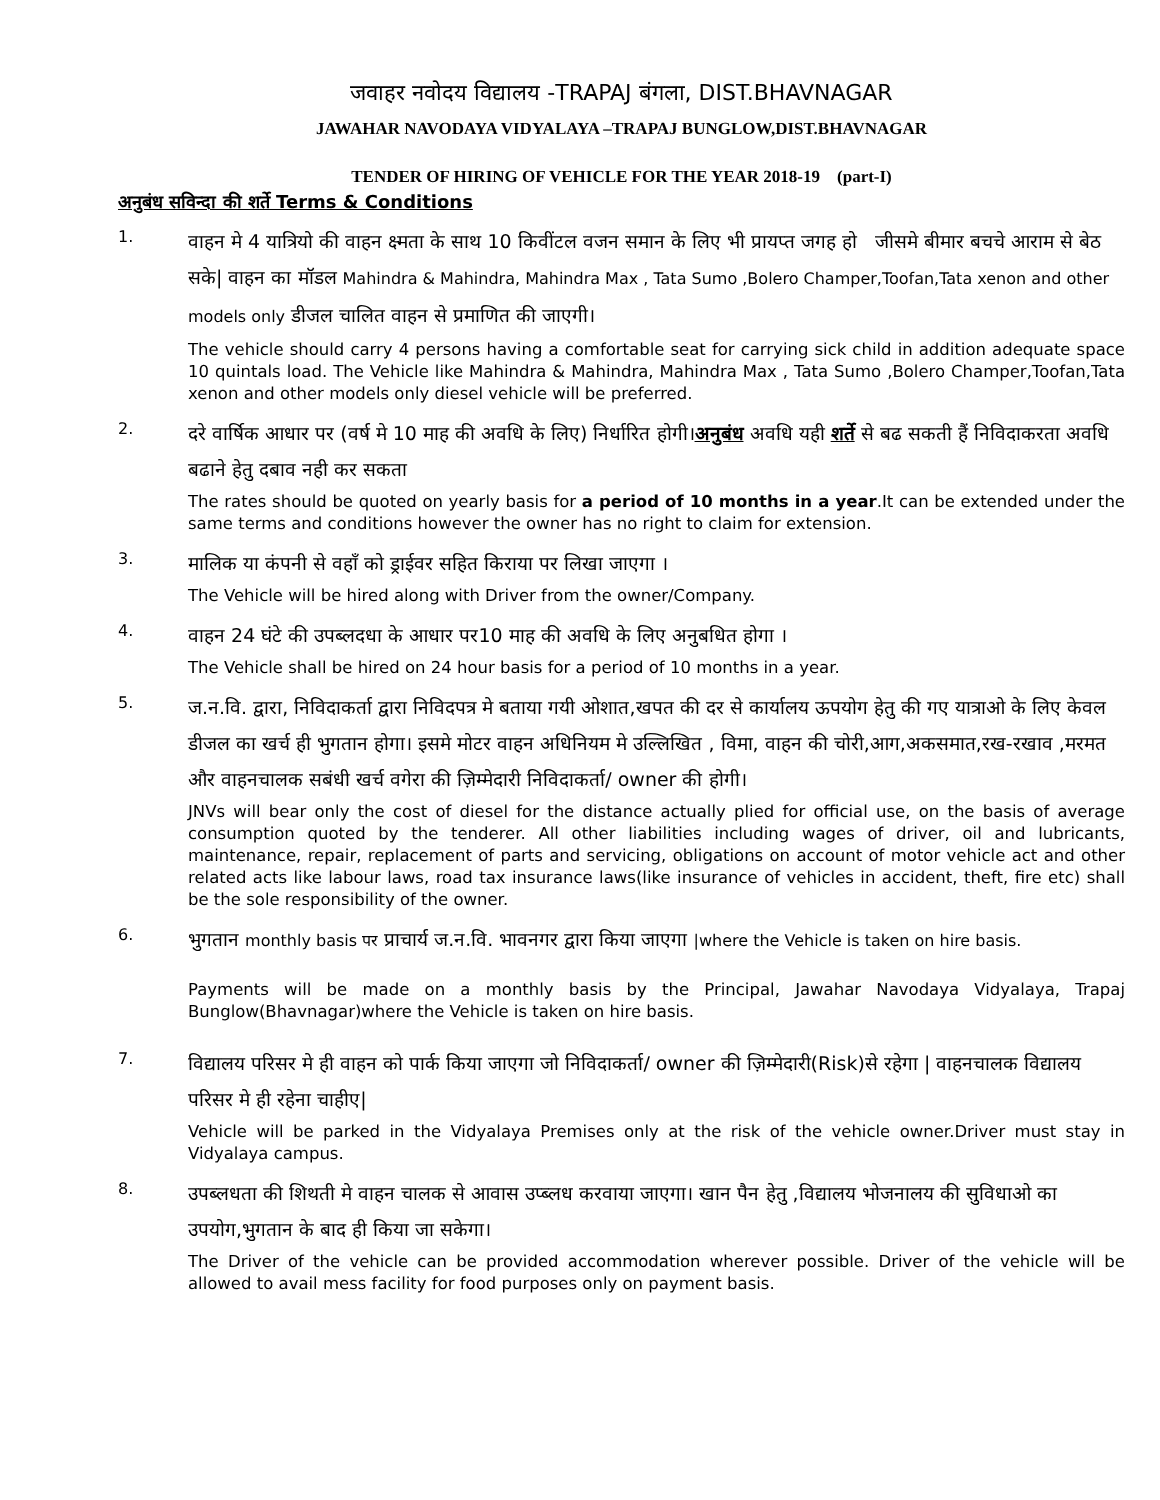जवाहर नवोदय विद्यालय -TRAPAJ बंगला, DIST.BHAVNAGAR
JAWAHAR NAVODAYA VIDYALAYA –TRAPAJ BUNGLOW,DIST.BHAVNAGAR
TENDER OF HIRING OF VEHICLE FOR THE YEAR 2018-19 (part-I)
अनुबंध सविन्दा की शर्ते Terms & Conditions
1.
वाहन मे 4 यात्रियो की वाहन क्ष्मता के साथ 10 किवींटल वजन समान के लिए भी प्रायप्त जगह हो जीसमे बीमार बचचे आराम से बेठ सके| वाहन का मॉडल Mahindra & Mahindra, Mahindra Max , Tata Sumo ,Bolero Champer,Toofan,Tata xenon and other models only डीजल चालित वाहन से प्रमाणित की जाएगी।
The vehicle should carry 4 persons having a comfortable seat for carrying sick child in addition adequate space 10 quintals load. The Vehicle like Mahindra & Mahindra, Mahindra Max , Tata Sumo ,Bolero Champer,Toofan,Tata xenon and other models only diesel vehicle will be preferred.
2.
दरे वार्षिक आधार पर (वर्ष मे 10 माह की अवधि के लिए) निर्धारित होगी।अनुबंध अवधि यही शर्ते से बढ सकती हैं निविदाकरता अवधि बढाने हेतु दबाव नही कर सकता
The rates should be quoted on yearly basis for a period of 10 months in a year.It can be extended under the same terms and conditions however the owner has no right to claim for extension.
3.
मालिक या कंपनी से वहाँ को ड्राईवर सहित किराया पर लिखा जाएगा ।
The Vehicle will be hired along with Driver from the owner/Company.
4.
वाहन 24 घंटे की उपब्लदधा के आधार पर10 माह की अवधि के लिए अनुबधित होगा ।
The Vehicle shall be hired on 24 hour basis for a period of 10 months in a year.
5.
ज.न.वि. द्वारा, निविदाकर्ता द्वारा निविदपत्र मे बताया गयी ओशात,खपत की दर से कार्यालय ऊपयोग हेतु की गए यात्राओ के लिए केवल डीजल का खर्च ही भुगतान होगा। इसमे मोटर वाहन अधिनियम मे उल्लिखित , विमा, वाहन की चोरी,आग,अकसमात,रख-रखाव ,मरमत और वाहनचालक सबंधी खर्च वगेरा की ज़िम्मेदारी निविदाकर्ता/ owner की होगी।
JNVs will bear only the cost of diesel for the distance actually plied for official use, on the basis of average consumption quoted by the tenderer. All other liabilities including wages of driver, oil and lubricants, maintenance, repair, replacement of parts and servicing, obligations on account of motor vehicle act and other related acts like labour laws, road tax insurance laws(like insurance of vehicles in accident, theft, fire etc) shall be the sole responsibility of the owner.
6.
भुगतान monthly basis पर प्राचार्य ज.न.वि. भावनगर द्वारा किया जाएगा |where the Vehicle is taken on hire basis.
Payments will be made on a monthly basis by the Principal, Jawahar Navodaya Vidyalaya, Trapaj Bunglow(Bhavnagar)where the Vehicle is taken on hire basis.
7.
विद्यालय परिसर मे ही वाहन को पार्क किया जाएगा जो निविदाकर्ता/ owner की ज़िम्मेदारी(Risk)से रहेगा | वाहनचालक विद्यालय परिसर मे ही रहेना चाहीए|
Vehicle will be parked in the Vidyalaya Premises only at the risk of the vehicle owner.Driver must stay in Vidyalaya campus.
8.
उपब्लधता की शिथती मे वाहन चालक से आवास उप्ब्लध करवाया जाएगा। खान पैन हेतु ,विद्यालय भोजनालय की सुविधाओ का उपयोग,भुगतान के बाद ही किया जा सकेगा।
The Driver of the vehicle can be provided accommodation wherever possible. Driver of the vehicle will be allowed to avail mess facility for food purposes only on payment basis.